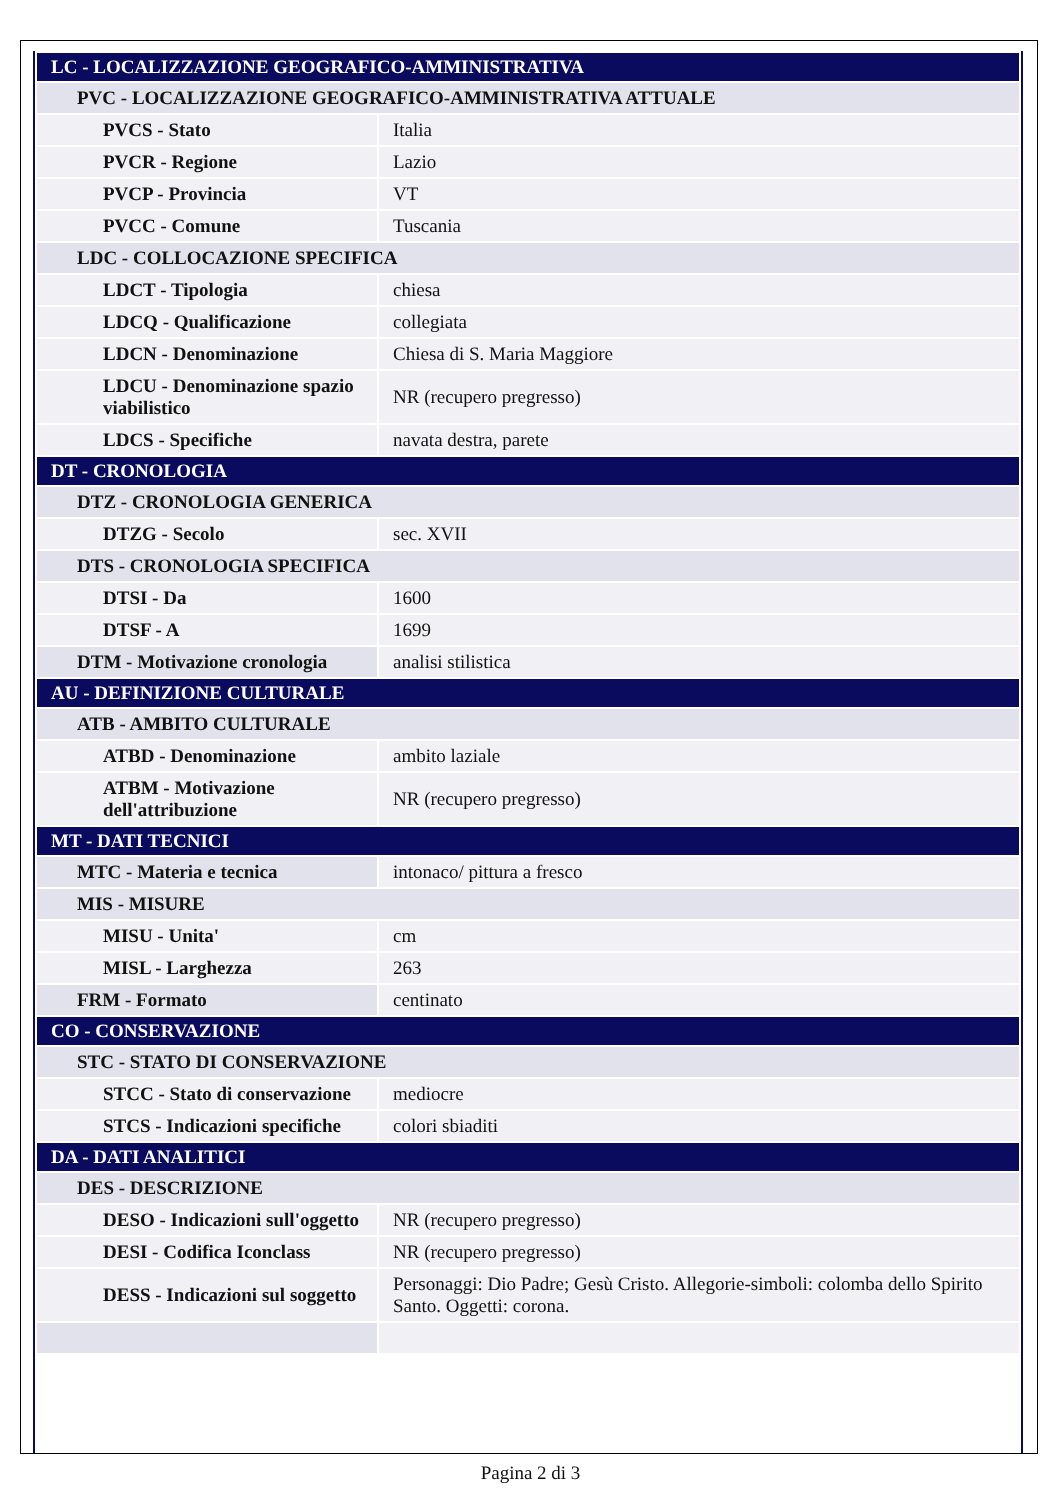| LC - LOCALIZZAZIONE GEOGRAFICO-AMMINISTRATIVA | |
| PVC - LOCALIZZAZIONE GEOGRAFICO-AMMINISTRATIVA ATTUALE | |
| PVCS - Stato | Italia |
| PVCR - Regione | Lazio |
| PVCP - Provincia | VT |
| PVCC - Comune | Tuscania |
| LDC - COLLOCAZIONE SPECIFICA | |
| LDCT - Tipologia | chiesa |
| LDCQ - Qualificazione | collegiata |
| LDCN - Denominazione | Chiesa di S. Maria Maggiore |
| LDCU - Denominazione spazio viabilistico | NR (recupero pregresso) |
| LDCS - Specifiche | navata destra, parete |
| DT - CRONOLOGIA | |
| DTZ - CRONOLOGIA GENERICA | |
| DTZG - Secolo | sec. XVII |
| DTS - CRONOLOGIA SPECIFICA | |
| DTSI - Da | 1600 |
| DTSF - A | 1699 |
| DTM - Motivazione cronologia | analisi stilistica |
| AU - DEFINIZIONE CULTURALE | |
| ATB - AMBITO CULTURALE | |
| ATBD - Denominazione | ambito laziale |
| ATBM - Motivazione dell'attribuzione | NR (recupero pregresso) |
| MT - DATI TECNICI | |
| MTC - Materia e tecnica | intonaco/ pittura a fresco |
| MIS - MISURE | |
| MISU - Unita' | cm |
| MISL - Larghezza | 263 |
| FRM - Formato | centinato |
| CO - CONSERVAZIONE | |
| STC - STATO DI CONSERVAZIONE | |
| STCC - Stato di conservazione | mediocre |
| STCS - Indicazioni specifiche | colori sbiaditi |
| DA - DATI ANALITICI | |
| DES - DESCRIZIONE | |
| DESO - Indicazioni sull'oggetto | NR (recupero pregresso) |
| DESI - Codifica Iconclass | NR (recupero pregresso) |
| DESS - Indicazioni sul soggetto | Personaggi: Dio Padre; Gesù Cristo. Allegorie-simboli: colomba dello Spirito Santo. Oggetti: corona. |
Pagina 2 di 3